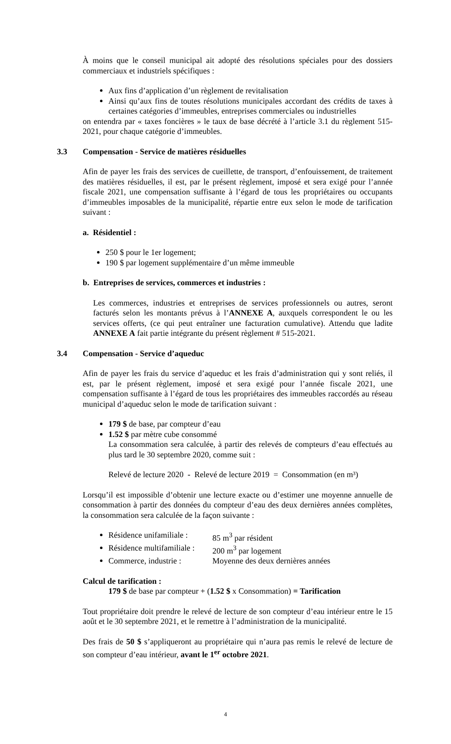À moins que le conseil municipal ait adopté des résolutions spéciales pour des dossiers commerciaux et industriels spécifiques :
Aux fins d’application d’un règlement de revitalisation
Ainsi qu’aux fins de toutes résolutions municipales accordant des crédits de taxes à certaines catégories d’immeubles, entreprises commerciales ou industrielles
on entendra par « taxes foncières » le taux de base décrété à l’article 3.1 du règlement 515-2021, pour chaque catégorie d’immeubles.
3.3 Compensation - Service de matières résiduelles
Afin de payer les frais des services de cueillette, de transport, d’enfouissement, de traitement des matières résiduelles, il est, par le présent règlement, imposé et sera exigé pour l’année fiscale 2021, une compensation suffisante à l’égard de tous les propriétaires ou occupants d’immeubles imposables de la municipalité, répartie entre eux selon le mode de tarification suivant :
a. Résidentiel :
250 $ pour le 1er logement;
190 $ par logement supplémentaire d’un même immeuble
b. Entreprises de services, commerces et industries :
Les commerces, industries et entreprises de services professionnels ou autres, seront facturés selon les montants prévus à l’ANNEXE A, auxquels correspondent le ou les services offerts, (ce qui peut entraîner une facturation cumulative). Attendu que ladite ANNEXE A fait partie intégrante du présent règlement # 515-2021.
3.4 Compensation - Service d’aqueduc
Afin de payer les frais du service d’aqueduc et les frais d’administration qui y sont reliés, il est, par le présent règlement, imposé et sera exigé pour l’année fiscale 2021, une compensation suffisante à l’égard de tous les propriétaires des immeubles raccordés au réseau municipal d’aqueduc selon le mode de tarification suivant :
179 $ de base, par compteur d’eau
1.52 $ par mètre cube consommé
La consommation sera calculée, à partir des relevés de compteurs d’eau effectués au plus tard le 30 septembre 2020, comme suit :
Relevé de lecture 2020 - Relevé de lecture 2019 = Consommation (en m³)
Lorsqu’il est impossible d’obtenir une lecture exacte ou d’estimer une moyenne annuelle de consommation à partir des données du compteur d’eau des deux dernières années complètes, la consommation sera calculée de la façon suivante :
Résidence unifamiliale : 85 m<sup>3</sup> par résident
Résidence multifamiliale : 200 m<sup>3</sup> par logement
Commerce, industrie : Moyenne des deux dernières années
Calcul de tarification :
179 $ de base par compteur + (1.52 $ x Consommation) = Tarification
Tout propriétaire doit prendre le relevé de lecture de son compteur d’eau intérieur entre le 15 août et le 30 septembre 2021, et le remettre à l’administration de la municipalité.
Des frais de 50 $ s’appliqueront au propriétaire qui n’aura pas remis le relevé de lecture de son compteur d’eau intérieur, avant le 1<sup>er</sup> octobre 2021.
4